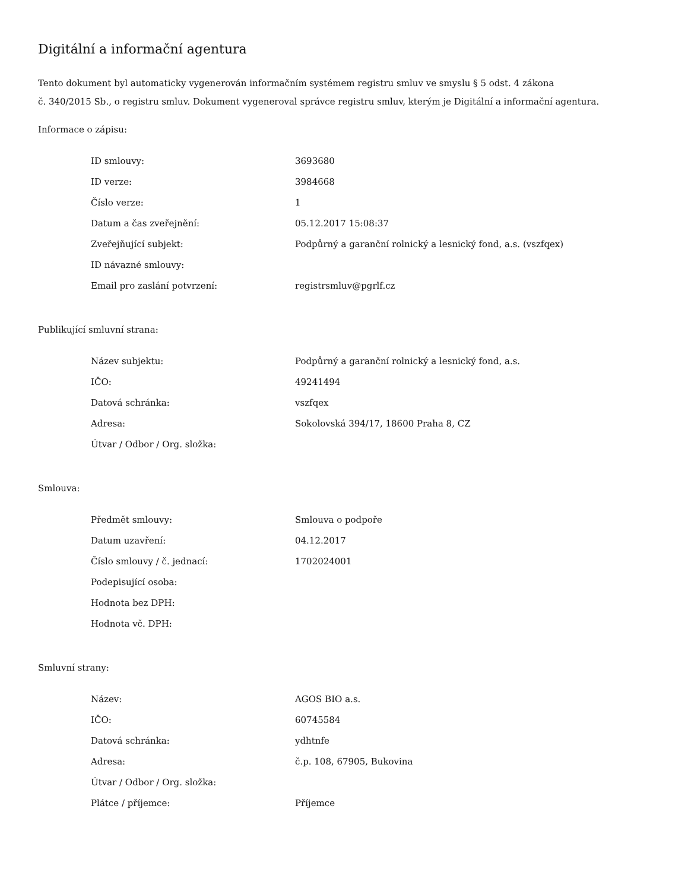Digitální a informační agentura
Tento dokument byl automaticky vygenerován informačním systémem registru smluv ve smyslu § 5 odst. 4 zákona
č. 340/2015 Sb., o registru smluv. Dokument vygeneroval správce registru smluv, kterým je Digitální a informační agentura.
Informace o zápisu:
| ID smlouvy: | 3693680 |
| ID verze: | 3984668 |
| Číslo verze: | 1 |
| Datum a čas zveřejnění: | 05.12.2017 15:08:37 |
| Zveřejňující subjekt: | Podpůrný a garanční rolnický a lesnický fond, a.s. (vszfqex) |
| ID návazné smlouvy: | |
| Email pro zaslání potvrzení: | registrsmluv@pgrlf.cz |
Publikující smluvní strana:
| Název subjektu: | Podpůrný a garanční rolnický a lesnický fond, a.s. |
| IČO: | 49241494 |
| Datová schránka: | vszfqex |
| Adresa: | Sokolovská 394/17, 18600 Praha 8, CZ |
| Útvar / Odbor / Org. složka: | |
Smlouva:
| Předmět smlouvy: | Smlouva o podpoře |
| Datum uzavření: | 04.12.2017 |
| Číslo smlouvy / č. jednací: | 1702024001 |
| Podepisující osoba: | |
| Hodnota bez DPH: | |
| Hodnota vč. DPH: | |
Smluvní strany:
| Název: | AGOS BIO a.s. |
| IČO: | 60745584 |
| Datová schránka: | ydhtnfe |
| Adresa: | č.p. 108, 67905, Bukovina |
| Útvar / Odbor / Org. složka: | |
| Plátce / příjemce: | Příjemce |